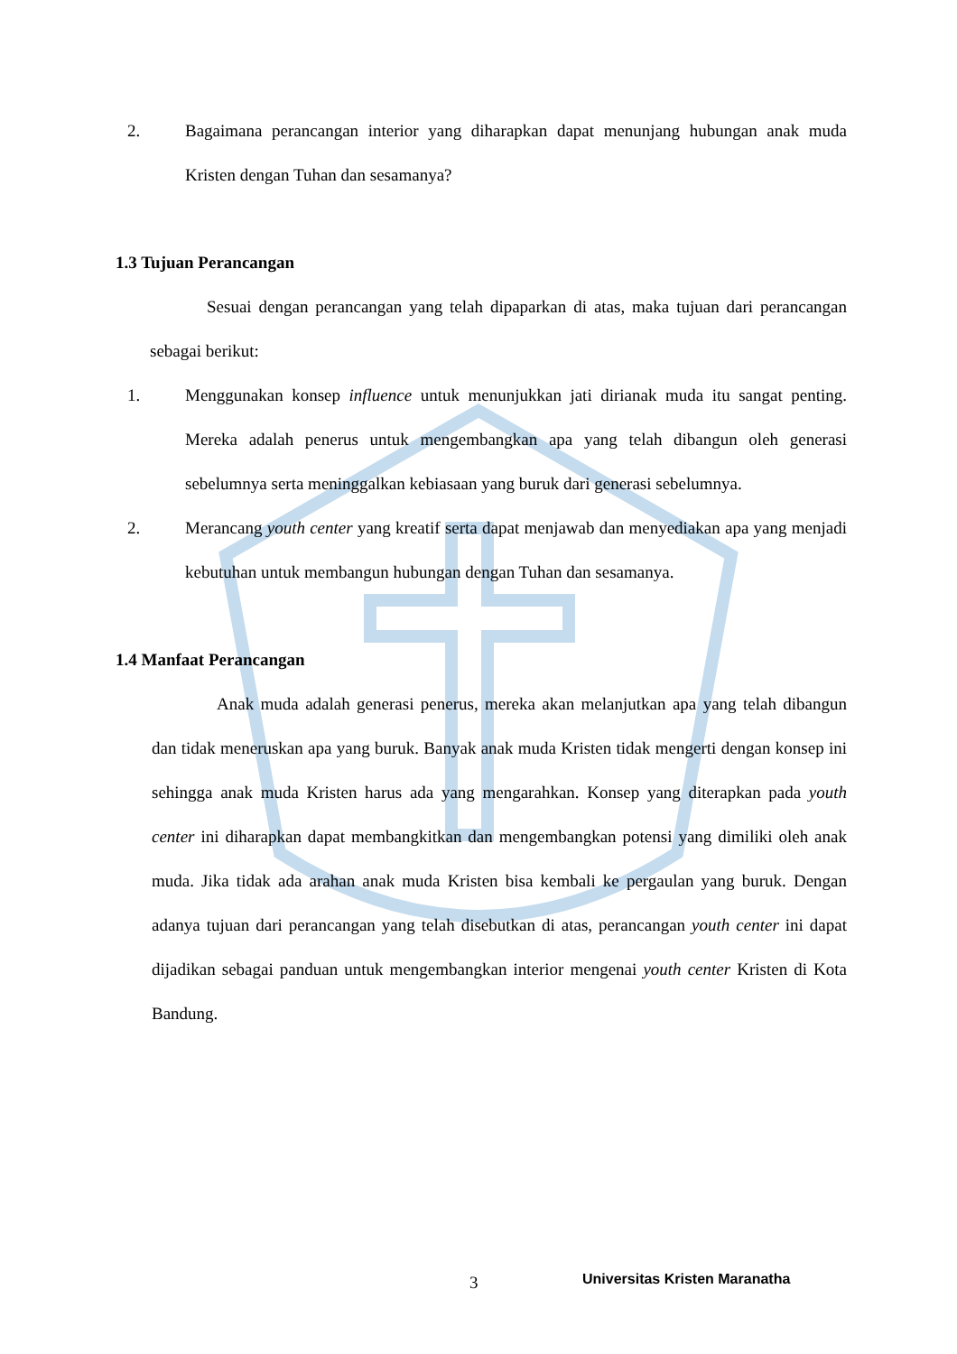2. Bagaimana perancangan interior yang diharapkan dapat menunjang hubungan anak muda Kristen dengan Tuhan dan sesamanya?
1.3 Tujuan Perancangan
Sesuai dengan perancangan yang telah dipaparkan di atas, maka tujuan dari perancangan sebagai berikut:
1. Menggunakan konsep influence untuk menunjukkan jati dirianak muda itu sangat penting. Mereka adalah penerus untuk mengembangkan apa yang telah dibangun oleh generasi sebelumnya serta meninggalkan kebiasaan yang buruk dari generasi sebelumnya.
2. Merancang youth center yang kreatif serta dapat menjawab dan menyediakan apa yang menjadi kebutuhan untuk membangun hubungan dengan Tuhan dan sesamanya.
1.4 Manfaat Perancangan
Anak muda adalah generasi penerus, mereka akan melanjutkan apa yang telah dibangun dan tidak meneruskan apa yang buruk. Banyak anak muda Kristen tidak mengerti dengan konsep ini sehingga anak muda Kristen harus ada yang mengarahkan. Konsep yang diterapkan pada youth center ini diharapkan dapat membangkitkan dan mengembangkan potensi yang dimiliki oleh anak muda. Jika tidak ada arahan anak muda Kristen bisa kembali ke pergaulan yang buruk. Dengan adanya tujuan dari perancangan yang telah disebutkan di atas, perancangan youth center ini dapat dijadikan sebagai panduan untuk mengembangkan interior mengenai youth center Kristen di Kota Bandung.
3 Universitas Kristen Maranatha